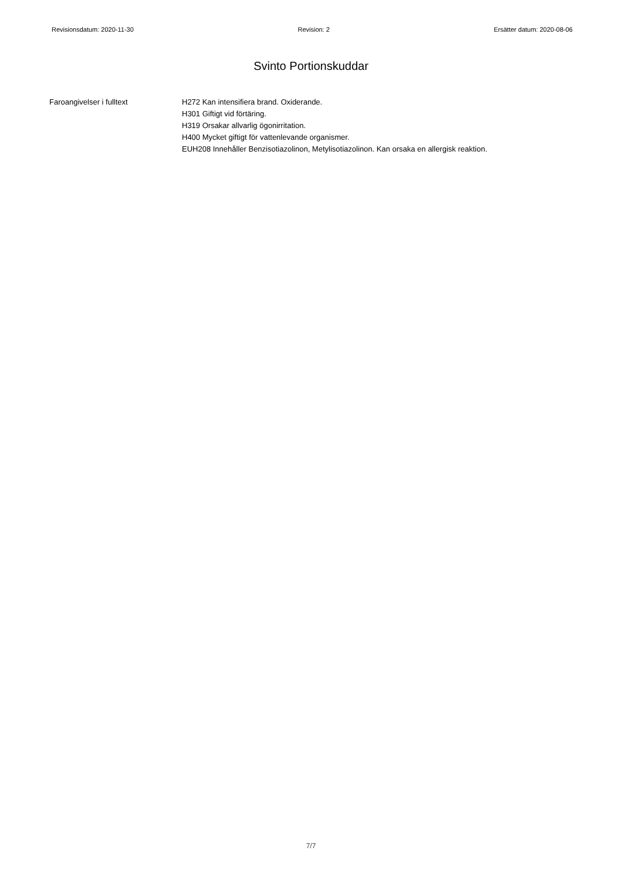Revisionsdatum: 2020-11-30 Revision: 2 Ersätter datum: 2020-08-06
Svinto Portionskuddar
Faroangivelser i fulltext H272 Kan intensifiera brand. Oxiderande.
H301 Giftigt vid förtäring.
H319 Orsakar allvarlig ögonirritation.
H400 Mycket giftigt för vattenlevande organismer.
EUH208 Innehåller Benzisotiazolinon, Metylisotiazolinon. Kan orsaka en allergisk reaktion.
7/7